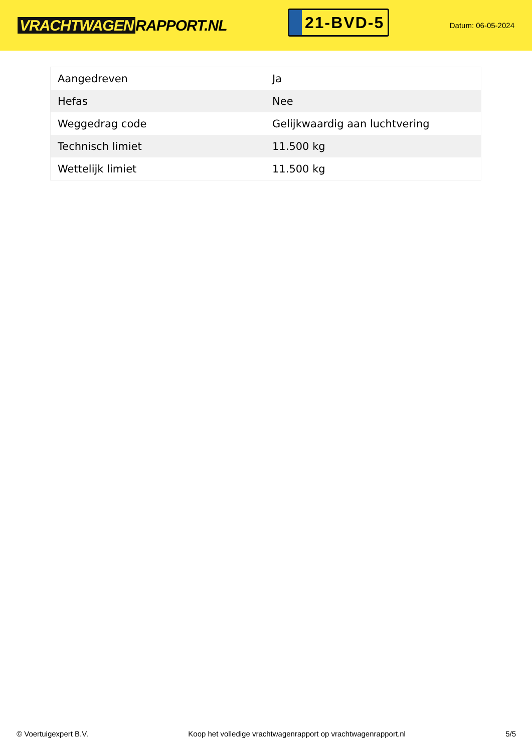VRACHTWAGEN RAPPORT.NL
21-BVD-5
Datum: 06-05-2024
| Aangedreven | Ja |
| Hefas | Nee |
| Weggedrag code | Gelijkwaardig aan luchtvering |
| Technisch limiet | 11.500 kg |
| Wettelijk limiet | 11.500 kg |
© Voertuigexpert B.V. Koop het volledige vrachtwagenrapport op vrachtwagenrapport.nl 5/5